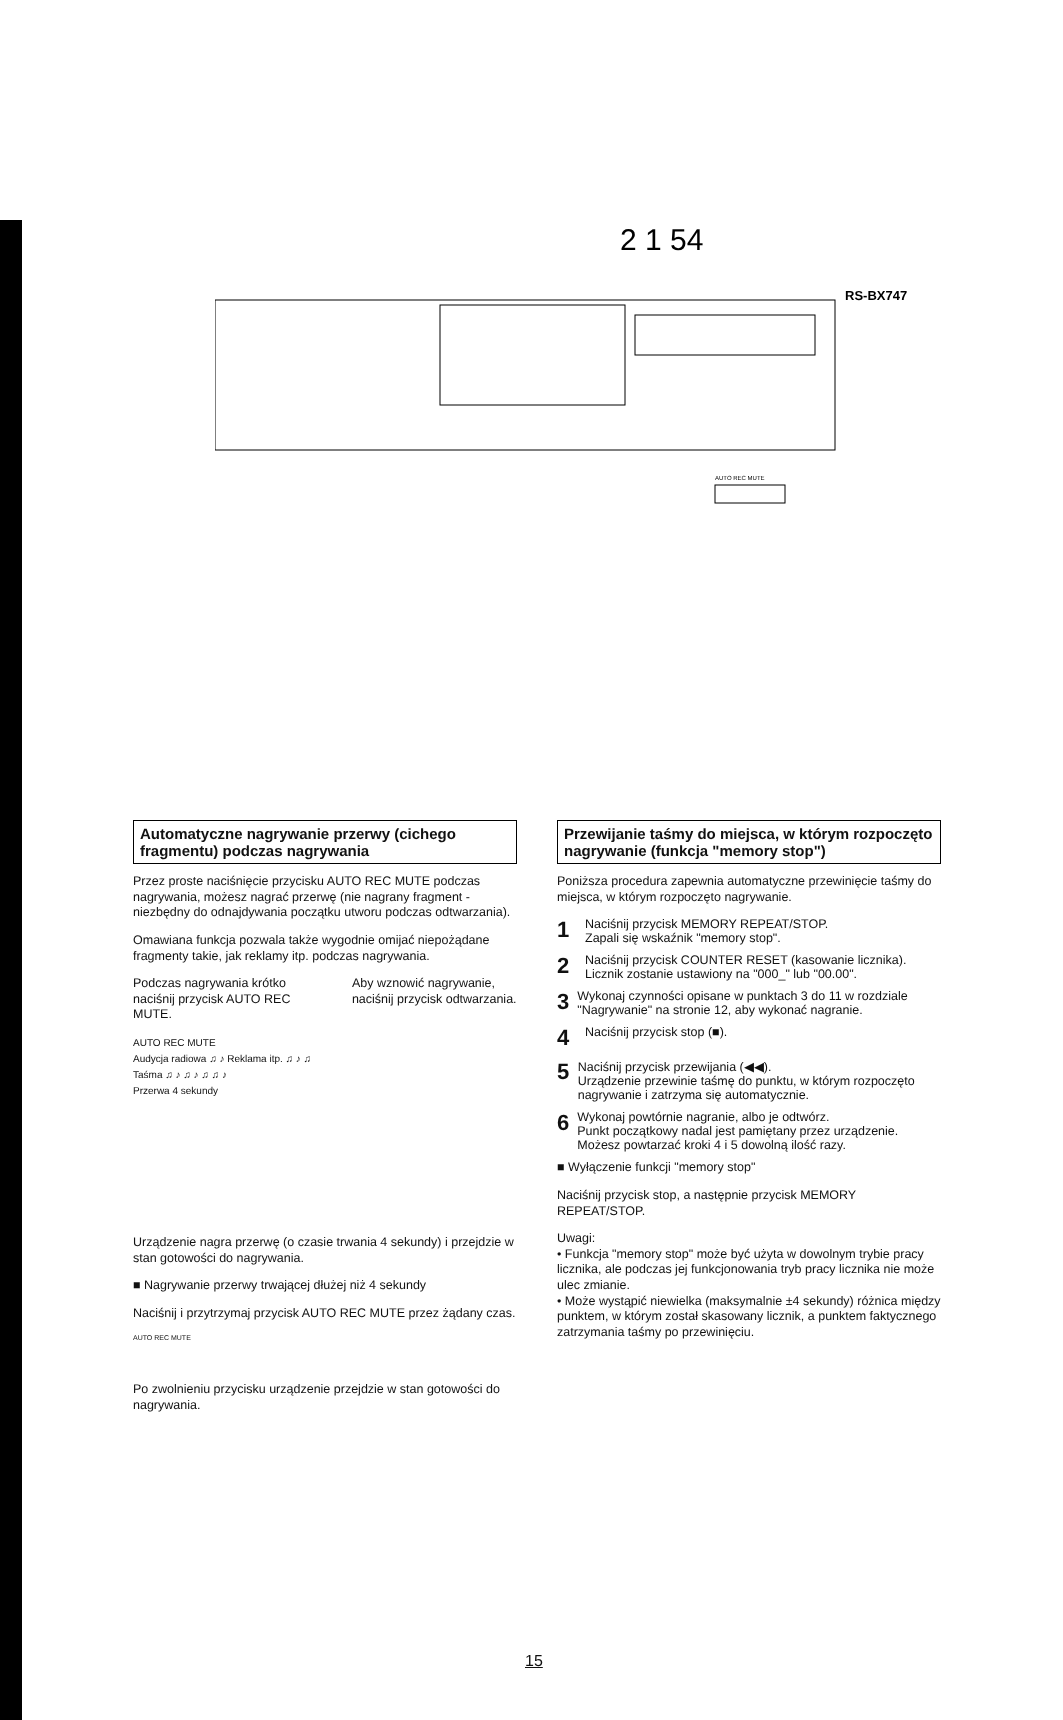2 1 54
RS-BX747
AUTO REC MUTE
Automatyczne nagrywanie przerwy (cichego fragmentu) podczas nagrywania
Przez proste naciśnięcie przycisku AUTO REC MUTE podczas nagrywania, możesz nagrać przerwę (nie nagrany fragment - niezbędny do odnajdywania początku utworu podczas odtwarzania).
Omawiana funkcja pozwala także wygodnie omijać niepożądane fragmenty takie, jak reklamy itp. podczas nagrywania.
Podczas nagrywania krótko naciśnij przycisk AUTO REC MUTE.
Aby wznowić nagrywanie, naciśnij przycisk odtwarzania.
AUTO REC MUTE
Audycja radiowa ♫ ♪ Reklama itp. ♫ ♪ ♫
Taśma ♫ ♪ ♫ ♪ ♫ ♫ ♪
Przerwa 4 sekundy
Urządzenie nagra przerwę (o czasie trwania 4 sekundy) i przejdzie w stan gotowości do nagrywania.
■ Nagrywanie przerwy trwającej dłużej niż 4 sekundy
Naciśnij i przytrzymaj przycisk AUTO REC MUTE przez żądany czas.
AUTO REC MUTE
Po zwolnieniu przycisku urządzenie przejdzie w stan gotowości do nagrywania.
Przewijanie taśmy do miejsca, w którym rozpoczęto nagrywanie (funkcja "memory stop")
Poniższa procedura zapewnia automatyczne przewinięcie taśmy do miejsca, w którym rozpoczęto nagrywanie.
1
Naciśnij przycisk MEMORY REPEAT/STOP.
Zapali się wskaźnik "memory stop".
2
Naciśnij przycisk COUNTER RESET (kasowanie licznika).
Licznik zostanie ustawiony na "000_" lub "00.00".
3
Wykonaj czynności opisane w punktach 3 do 11 w rozdziale "Nagrywanie" na stronie 12, aby wykonać nagranie.
4
Naciśnij przycisk stop (■).
5
Naciśnij przycisk przewijania (◀◀).
Urządzenie przewinie taśmę do punktu, w którym rozpoczęto nagrywanie i zatrzyma się automatycznie.
6
Wykonaj powtórnie nagranie, albo je odtwórz.
Punkt początkowy nadal jest pamiętany przez urządzenie. Możesz powtarzać kroki 4 i 5 dowolną ilość razy.
■ Wyłączenie funkcji "memory stop"
Naciśnij przycisk stop, a następnie przycisk MEMORY REPEAT/STOP.
Uwagi:
• Funkcja "memory stop" może być użyta w dowolnym trybie pracy licznika, ale podczas jej funkcjonowania tryb pracy licznika nie może ulec zmianie.
• Może wystąpić niewielka (maksymalnie ±4 sekundy) różnica między punktem, w którym został skasowany licznik, a punktem faktycznego zatrzymania taśmy po przewinięciu.
15